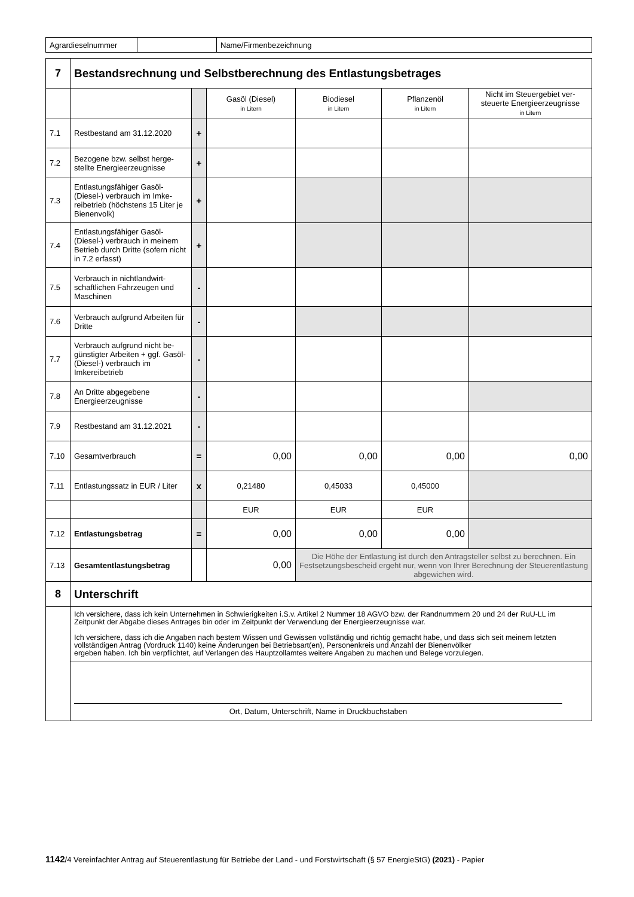| Agrardieselnummer | | Name/Firmenbezeichnung |
| 7 | Bestandsrechnung und Selbstberechnung des Entlastungsbetrages | | | | | |
| | | | Gasöl (Diesel) in Litern | Biodiesel in Litern | Pflanzenöl in Litern | Nicht im Steuergebiet ver-steuerte Energieerzeugnisse in Litern |
| 7.1 | Restbestand am 31.12.2020 | + | | | | |
| 7.2 | Bezogene bzw. selbst herge-stellte Energieerzeugnisse | + | | | | |
| 7.3 | Entlastungsfähiger Gasöl-(Diesel-) verbrauch im Imke-reibetrieb (höchstens 15 Liter je Bienenvolk) | + | | | | |
| 7.4 | Entlastungsfähiger Gasöl-(Diesel-) verbrauch in meinem Betrieb durch Dritte (sofern nicht in 7.2 erfasst) | + | | | | |
| 7.5 | Verbrauch in nichtlandwirt-schaftlichen Fahrzeugen und Maschinen | - | | | | |
| 7.6 | Verbrauch aufgrund Arbeiten für Dritte | - | | | | |
| 7.7 | Verbrauch aufgrund nicht be-günstigter Arbeiten + ggf. Gasöl- (Diesel-) verbrauch im Imkereibetrieb | - | | | | |
| 7.8 | An Dritte abgegebene Energieerzeugnisse | - | | | | |
| 7.9 | Restbestand am 31.12.2021 | - | | | | |
| 7.10 | Gesamtverbrauch | = | 0,00 | 0,00 | 0,00 | 0,00 |
| 7.11 | Entlastungssatz in EUR / Liter | x | 0,21480 | 0,45033 | 0,45000 | |
| | | | EUR | EUR | EUR | |
| 7.12 | Entlastungsbetrag | = | 0,00 | 0,00 | 0,00 | |
| 7.13 | Gesamtentlastungsbetrag | | 0,00 | Die Höhe der Entlastung ist durch den Antragsteller selbst zu berechnen. Ein Festsetzungsbescheid ergeht nur, wenn von Ihrer Berechnung der Steuerentlastung abgewichen wird. | | |
| 8 | Unterschrift | | | | | |
| | Ich versichere, dass ich kein Unternehmen in Schwierigkeiten i.S.v. Artikel 2 Nummer 18 AGVO bzw. der Randnummern 20 und 24 der RuU-LL im Zeitpunkt der Abgabe dieses Antrages bin oder im Zeitpunkt der Verwendung der Energieerzeugnisse war. Ich versichere, dass ich die Angaben nach bestem Wissen und Gewissen vollständig und richtig gemacht habe, und dass sich seit meinem letzten vollständigen Antrag (Vordruck 1140) keine Änderungen bei Betriebsart(en), Personenkreis und Anzahl der Bienenvölker ergeben haben. Ich bin verpflichtet, auf Verlangen des Hauptzollamtes weitere Angaben zu machen und Belege vorzulegen. | | | | | |
| | Ort, Datum, Unterschrift, Name in Druckbuchstaben | | | | | |
1142/4 Vereinfachter Antrag auf Steuerentlastung für Betriebe der Land - und Forstwirtschaft (§ 57 EnergieStG) (2021) - Papier